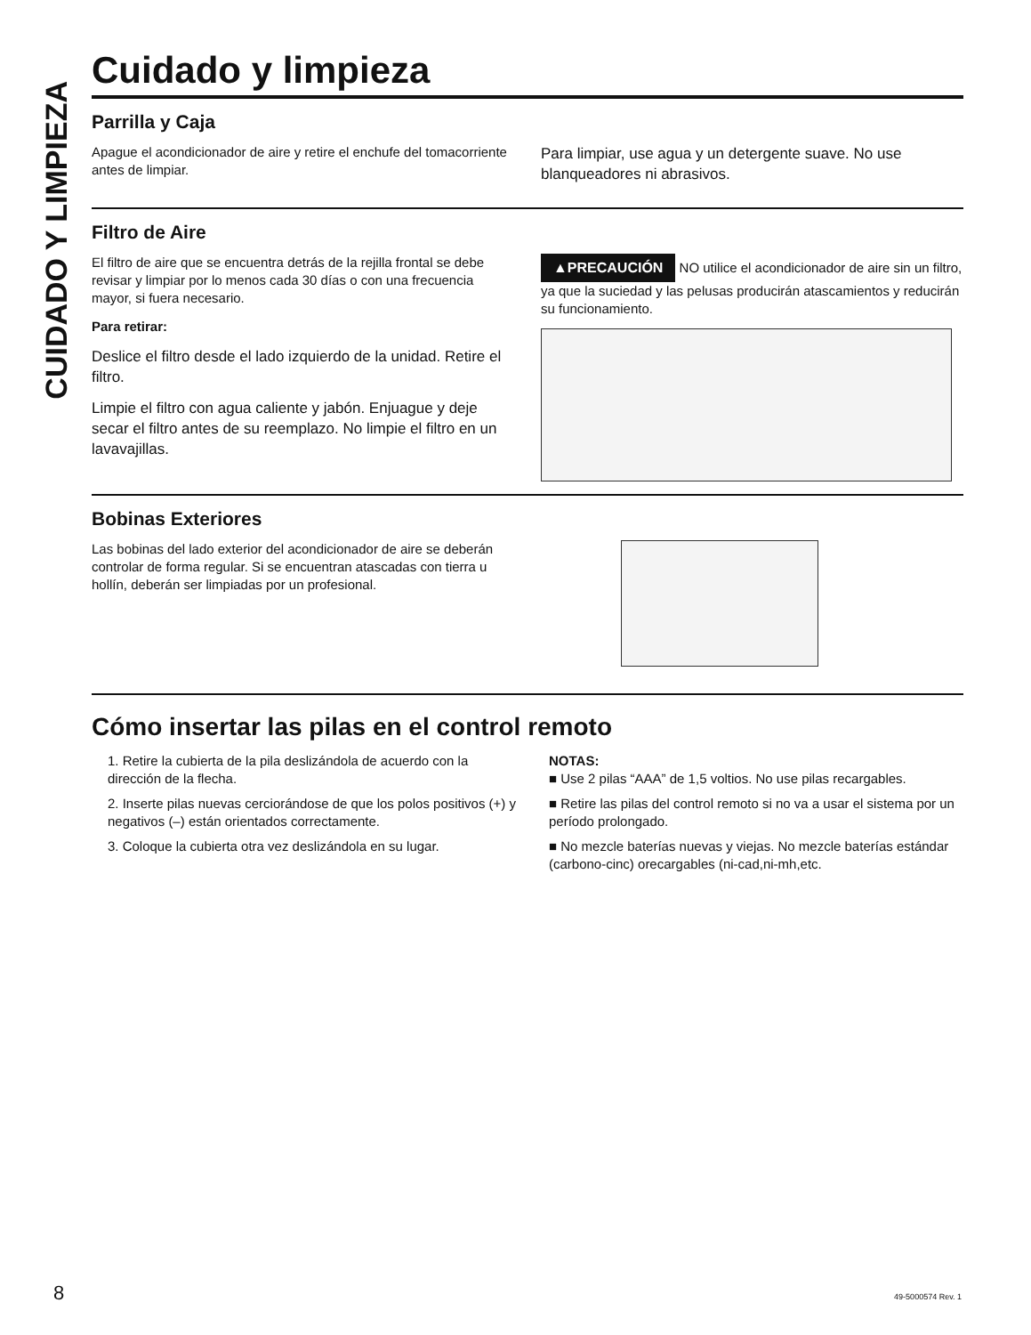CUIDADO Y LIMPIEZA
Cuidado y limpieza
Parrilla y Caja
Apague el acondicionador de aire y retire el enchufe del tomacorriente antes de limpiar.
Para limpiar, use agua y un detergente suave. No use blanqueadores ni abrasivos.
Filtro de Aire
El filtro de aire que se encuentra detrás de la rejilla frontal se debe revisar y limpiar por lo menos cada 30 días o con una frecuencia mayor, si fuera necesario.
Para retirar:
Deslice el filtro desde el lado izquierdo de la unidad. Retire el filtro.
Limpie el filtro con agua caliente y jabón. Enjuague y deje secar el filtro antes de su reemplazo. No limpie el filtro en un lavavajillas.
▲PRECAUCIÓN NO utilice el acondicionador de aire sin un filtro, ya que la suciedad y las pelusas producirán atascamientos y reducirán su funcionamiento.
Bobinas Exteriores
Las bobinas del lado exterior del acondicionador de aire se deberán controlar de forma regular. Si se encuentran atascadas con tierra u hollín, deberán ser limpiadas por un profesional.
Cómo insertar las pilas en el control remoto
1. Retire la cubierta de la pila deslizándola de acuerdo con la dirección de la flecha.
2. Inserte pilas nuevas cerciorándose de que los polos positivos (+) y negativos (–) están orientados correctamente.
3. Coloque la cubierta otra vez deslizándola en su lugar.
NOTAS:
■ Use 2 pilas “AAA” de 1,5 voltios. No use pilas recargables.
■ Retire las pilas del control remoto si no va a usar el sistema por un período prolongado.
■ No mezcle baterías nuevas y viejas. No mezcle baterías estándar (carbono-cinc) orecargables (ni-cad,ni-mh,etc.
8 49-5000574 Rev. 1